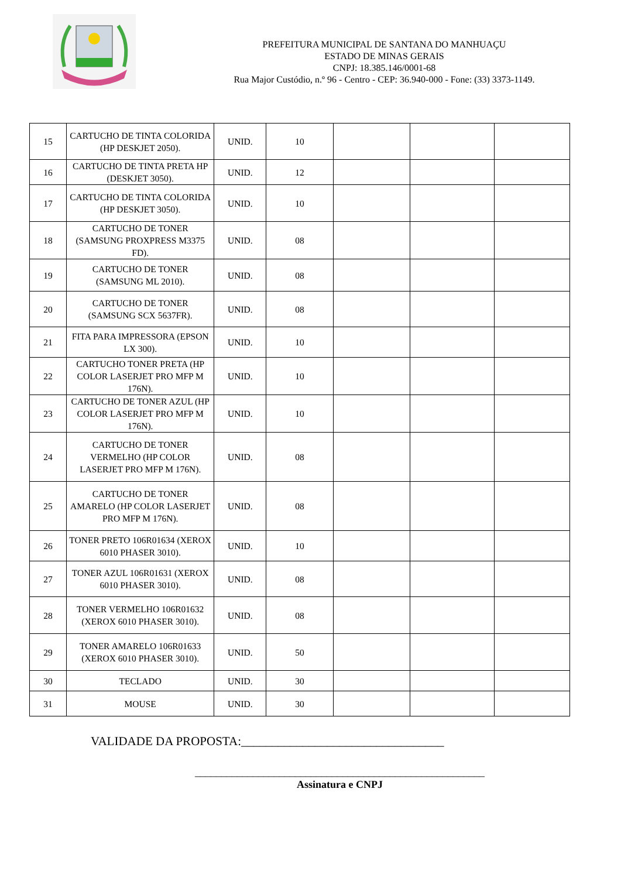PREFEITURA MUNICIPAL DE SANTANA DO MANHUAÇU
ESTADO DE MINAS GERAIS
CNPJ: 18.385.146/0001-68
Rua Major Custódio, n.º 96 - Centro - CEP: 36.940-000 - Fone: (33) 3373-1149.
| 15 | CARTUCHO DE TINTA COLORIDA (HP DESKJET 2050). | UNID. | 10 | | | |
| 16 | CARTUCHO DE TINTA PRETA HP (DESKJET 3050). | UNID. | 12 | | | |
| 17 | CARTUCHO DE TINTA COLORIDA (HP DESKJET 3050). | UNID. | 10 | | | |
| 18 | CARTUCHO DE TONER (SAMSUNG PROXPRESS M3375 FD). | UNID. | 08 | | | |
| 19 | CARTUCHO DE TONER (SAMSUNG ML 2010). | UNID. | 08 | | | |
| 20 | CARTUCHO DE TONER (SAMSUNG SCX 5637FR). | UNID. | 08 | | | |
| 21 | FITA PARA IMPRESSORA (EPSON LX 300). | UNID. | 10 | | | |
| 22 | CARTUCHO TONER PRETA (HP COLOR LASERJET PRO MFP M 176N). | UNID. | 10 | | | |
| 23 | CARTUCHO DE TONER AZUL (HP COLOR LASERJET PRO MFP M 176N). | UNID. | 10 | | | |
| 24 | CARTUCHO DE TONER VERMELHO (HP COLOR LASERJET PRO MFP M 176N). | UNID. | 08 | | | |
| 25 | CARTUCHO DE TONER AMARELO (HP COLOR LASERJET PRO MFP M 176N). | UNID. | 08 | | | |
| 26 | TONER PRETO 106R01634 (XEROX 6010 PHASER 3010). | UNID. | 10 | | | |
| 27 | TONER AZUL 106R01631 (XEROX 6010 PHASER 3010). | UNID. | 08 | | | |
| 28 | TONER VERMELHO 106R01632 (XEROX 6010 PHASER 3010). | UNID. | 08 | | | |
| 29 | TONER AMARELO 106R01633 (XEROX 6010 PHASER 3010). | UNID. | 50 | | | |
| 30 | TECLADO | UNID. | 30 | | | |
| 31 | MOUSE | UNID. | 30 | | | |
VALIDADE DA PROPOSTA:_________________________________
_______________________________________________________
Assinatura e CNPJ